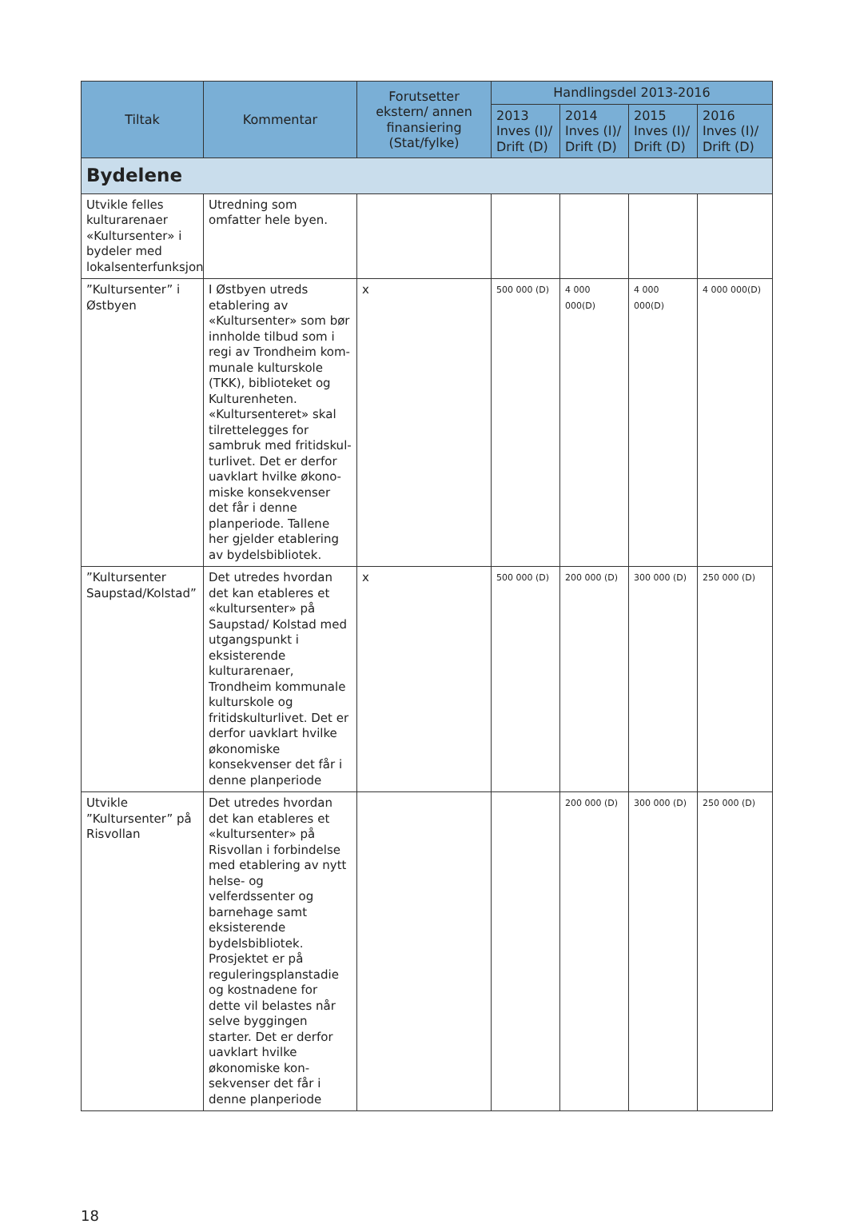| Tiltak | Kommentar | Forutsetter ekstern/ annen finansiering (Stat/fylke) | Handlingsdel 2013-2016 | | | |
| --- | --- | --- | --- | --- | --- | --- |
| | | | 2013 Inves (I)/ Drift (D) | 2014 Inves (I)/ Drift (D) | 2015 Inves (I)/ Drift (D) | 2016 Inves (I)/ Drift (D) |
| Bydelene | | | | | | |
| Utvikle felles kultur­arenaer «Kultursent­er» i bydeler med lokalsenterfunksjon | Utredning som omfatter hele byen. | | | | | |
| ”Kultursenter” i Østbyen | I Østbyen utreds etabler­ing av «Kultursenter» som bør innholde tilbud som i regi av Trondheim kom­munale kulturskole (TKK), biblioteket og Kulturen­heten. «Kultursenteret» skal tilrettelegges for sambruk med fritidskul­turlivet. Det er derfor uavklart hvilke økono­miske konsekvenser det får i denne planperiode. Tallene her gjelder etablering av bydelsbib­liotek. | x | 500 000 (D) | 4 000 000(D) | 4 000 000(D) | 4 000 000(D) |
| ”Kultursenter Saup­stad/Kolstad” | Det utredes hvordan det kan etableres et «kul­tursenter» på Saupstad/ Kolstad med utgang­spunkt i eksisterende kulturarenaer, Trondheim kommunale kulturskole og fritidskulturlivet. Det er derfor uavklart hvilke økonomiske konsekven­ser det får i denne plan­periode | x | 500 000 (D) | 200 000 (D) | 300 000 (D) | 250 000 (D) |
| Utvikle ”Kultursent­er” på Risvollan | Det utredes hvordan det kan etableres et «kul­tursenter» på Risvollan i forbindelse med etabler­ing av nytt helse- og velferdssenter og barne­hage samt eksisterende bydelsbibliotek. Prosjek­tet er på reguleringspl­anstadie og kostnadene for dette vil belastes når selve byggingen starter. Det er derfor uavklart hvilke økonomiske kon­sekvenser det får i denne planperiode | | | 200 000 (D) | 300 000 (D) | 250 000 (D) |
18